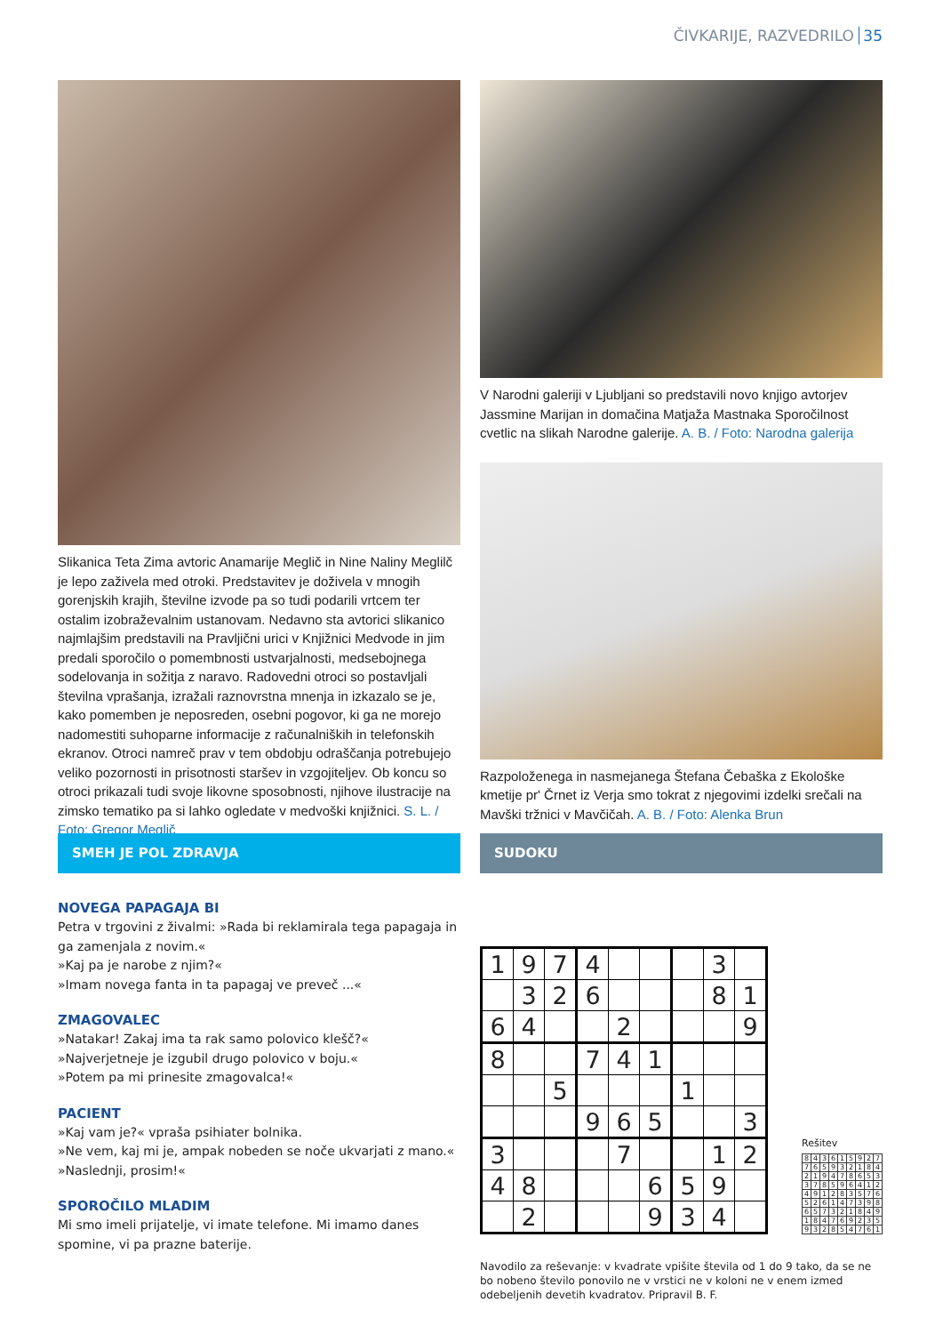ČIVKARIJE, RAZVEDRILO 35
Slikanica Teta Zima avtoric Anamarije Meglič in Nine Naliny Meglilč je lepo zaživela med otroki. Predstavitev je doživela v mnogih gorenjskih krajih, številne izvode pa so tudi podarili vrtcem ter ostalim izobraževalnim ustanovam. Nedavno sta avtorici slikanico najmlajšim predstavili na Pravljični urici v Knjižnici Medvode in jim predali sporočilo o pomembnosti ustvarjalnosti, medsebojnega sodelovanja in sožitja z naravo. Radovedni otroci so postavljali številna vprašanja, izražali raznovrstna mnenja in izkazalo se je, kako pomemben je neposreden, osebni pogovor, ki ga ne morejo nadomestiti suhoparne informacije z računalniških in telefonskih ekranov. Otroci namreč prav v tem obdobju odraščanja potrebujejo veliko pozornosti in prisotnosti staršev in vzgojiteljev. Ob koncu so otroci prikazali tudi svoje likovne sposobnosti, njihove ilustracije na zimsko tematiko pa si lahko ogledate v medvoški knjižnici. S. L. / Foto: Gregor Meglič
V Narodni galeriji v Ljubljani so predstavili novo knjigo avtorjev Jassmine Marijan in domačina Matjaža Mastnaka Sporočilnost cvetlic na slikah Narodne galerije. A. B. / Foto: Narodna galerija
Razpoloženega in nasmejanega Štefana Čebaška z Ekološke kmetije pr' Črnet iz Verja smo tokrat z njegovimi izdelki srečali na Mavški tržnici v Mavčičah. A. B. / Foto: Alenka Brun
SMEH JE POL ZDRAVJA
NOVEGA PAPAGAJA BI
Petra v trgovini z živalmi: »Rada bi reklamirala tega papagaja in ga zamenjala z novim.«
»Kaj pa je narobe z njim?«
»Imam novega fanta in ta papagaj ve preveč ...«
ZMAGOVALEC
»Natakar! Zakaj ima ta rak samo polovico klešč?«
»Najverjetneje je izgubil drugo polovico v boju.«
»Potem pa mi prinesite zmagovalca!«
PACIENT
»Kaj vam je?« vpraša psihiater bolnika.
»Ne vem, kaj mi je, ampak nobeden se noče ukvarjati z mano.«
»Naslednji, prosim!«
SPOROČILO MLADIM
Mi smo imeli prijatelje, vi imate telefone. Mi imamo danes spomine, vi pa prazne baterije.
SUDOKU
| 1 | 9 | 7 | 4 | | | | 3 | |
| | 3 | 2 | 6 | | | | 8 | 1 |
| 6 | 4 | | | 2 | | | | 9 |
| 8 | | | 7 | 4 | 1 | | | |
| | | 5 | | | | 1 | | |
| | | | 9 | 6 | 5 | | | 3 |
| 3 | | | | 7 | | | 1 | 2 |
| 4 | 8 | | | | 6 | 5 | 9 | |
| | 2 | | | | 9 | 3 | 4 | |
Rešitev
| 8 | 4 | 3 | 6 | 1 | 5 | 9 | 2 | 7 |
| 7 | 6 | 5 | 9 | 3 | 2 | 1 | 8 | 4 |
| 2 | 1 | 9 | 4 | 7 | 8 | 6 | 5 | 3 |
| 3 | 7 | 8 | 5 | 9 | 6 | 4 | 1 | 2 |
| 4 | 9 | 1 | 2 | 8 | 3 | 5 | 7 | 6 |
| 5 | 2 | 6 | 1 | 4 | 7 | 3 | 9 | 8 |
| 6 | 5 | 7 | 3 | 2 | 1 | 8 | 4 | 9 |
| 1 | 8 | 4 | 7 | 6 | 9 | 2 | 3 | 5 |
| 9 | 3 | 2 | 8 | 5 | 4 | 7 | 6 | 1 |
Navodilo za reševanje: v kvadrate vpišite števila od 1 do 9 tako, da se ne bo nobeno število ponovilo ne v vrstici ne v koloni ne v enem izmed odebeljenih devetih kvadratov. Pripravil B. F.